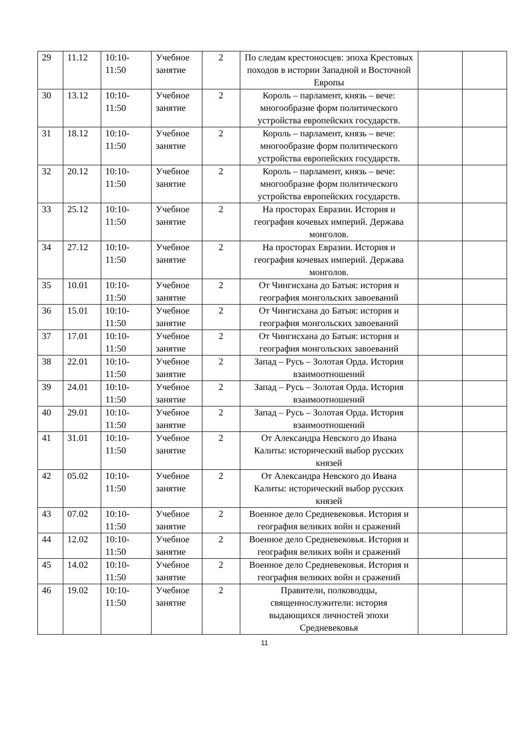| 29 | 11.12 | 10:10- 11:50 | Учебное занятие | 2 | По следам крестоносцев: эпоха Крестовых походов в истории Западной и Восточной Европы | | |
| 30 | 13.12 | 10:10- 11:50 | Учебное занятие | 2 | Король – парламент, князь – вече: многообразие форм политического устройства европейских государств. | | |
| 31 | 18.12 | 10:10- 11:50 | Учебное занятие | 2 | Король – парламент, князь – вече: многообразие форм политического устройства европейских государств. | | |
| 32 | 20.12 | 10:10- 11:50 | Учебное занятие | 2 | Король – парламент, князь – вече: многообразие форм политического устройства европейских государств. | | |
| 33 | 25.12 | 10:10- 11:50 | Учебное занятие | 2 | На просторах Евразии. История и география кочевых империй. Держава монголов. | | |
| 34 | 27.12 | 10:10- 11:50 | Учебное занятие | 2 | На просторах Евразии. История и география кочевых империй. Держава монголов. | | |
| 35 | 10.01 | 10:10- 11:50 | Учебное занятие | 2 | От Чингисхана до Батыя: история и география монгольских завоеваний | | |
| 36 | 15.01 | 10:10- 11:50 | Учебное занятие | 2 | От Чингисхана до Батыя: история и география монгольских завоеваний | | |
| 37 | 17.01 | 10:10- 11:50 | Учебное занятие | 2 | От Чингисхана до Батыя: история и география монгольских завоеваний | | |
| 38 | 22.01 | 10:10- 11:50 | Учебное занятие | 2 | Запад – Русь – Золотая Орда. История взаимоотношений | | |
| 39 | 24.01 | 10:10- 11:50 | Учебное занятие | 2 | Запад – Русь – Золотая Орда. История взаимоотношений | | |
| 40 | 29.01 | 10:10- 11:50 | Учебное занятие | 2 | Запад – Русь – Золотая Орда. История взаимоотношений | | |
| 41 | 31.01 | 10:10- 11:50 | Учебное занятие | 2 | От Александра Невского до Ивана Калиты: исторический выбор русских князей | | |
| 42 | 05.02 | 10:10- 11:50 | Учебное занятие | 2 | От Александра Невского до Ивана Калиты: исторический выбор русских князей | | |
| 43 | 07.02 | 10:10- 11:50 | Учебное занятие | 2 | Военное дело Средневековья. История и география великих войн и сражений | | |
| 44 | 12.02 | 10:10- 11:50 | Учебное занятие | 2 | Военное дело Средневековья. История и география великих войн и сражений | | |
| 45 | 14.02 | 10:10- 11:50 | Учебное занятие | 2 | Военное дело Средневековья. История и география великих войн и сражений | | |
| 46 | 19.02 | 10:10- 11:50 | Учебное занятие | 2 | Правители, полководцы, священнослужители: история выдающихся личностей эпохи Средневековья | | |
11